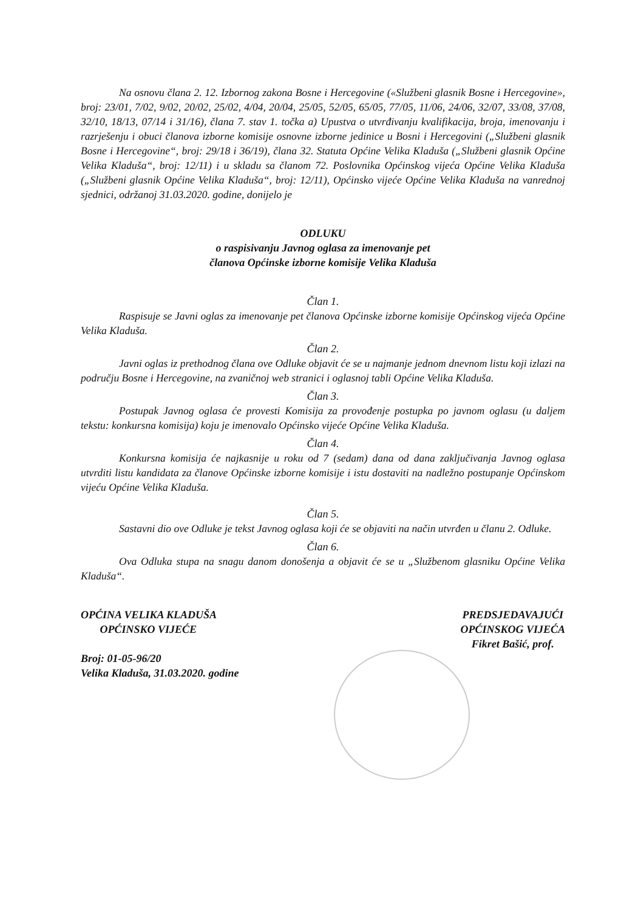Na osnovu člana 2. 12. Izbornog zakona Bosne i Hercegovine («Službeni glasnik Bosne i Hercegovine», broj: 23/01, 7/02, 9/02, 20/02, 25/02, 4/04, 20/04, 25/05, 52/05, 65/05, 77/05, 11/06, 24/06, 32/07, 33/08, 37/08, 32/10, 18/13, 07/14 i 31/16), člana 7. stav 1. točka a) Upustva o utvrđivanju kvalifikacija, broja, imenovanju i razrješenju i obuci članova izborne komisije osnovne izborne jedinice u Bosni i Hercegovini („Službeni glasnik Bosne i Hercegovine“, broj: 29/18 i 36/19), člana 32. Statuta Općine Velika Kladuša („Službeni glasnik Općine Velika Kladuša“, broj: 12/11) i u skladu sa članom 72. Poslovnika Općinskog vijeća Općine Velika Kladuša („Službeni glasnik Općine Velika Kladuša“, broj: 12/11), Općinsko vijeće Općine Velika Kladuša na vanrednoj sjednici, održanoj 31.03.2020. godine, donijelo je
ODLUKU
o raspisivanju Javnog oglasa za imenovanje pet
članova Općinske izborne komisije Velika Kladuša
Član 1.
Raspisuje se Javni oglas za imenovanje pet članova Općinske izborne komisije Općinskog vijeća Općine Velika Kladuša.
Član 2.
Javni oglas iz prethodnog člana ove Odluke objavit će se u najmanje jednom dnevnom listu koji izlazi na području Bosne i Hercegovine, na zvaničnoj web stranici i oglasnoj tabli Općine Velika Kladuša.
Član 3.
Postupak Javnog oglasa će provesti Komisija za provođenje postupka po javnom oglasu (u daljem tekstu: konkursna komisija) koju je imenovalo Općinsko vijeće Općine Velika Kladuša.
Član 4.
Konkursna komisija će najkasnije u roku od 7 (sedam) dana od dana zaključivanja Javnog oglasa utvrditi listu kandidata za članove Općinske izborne komisije i istu dostaviti na nadležno postupanje Općinskom vijeću Općine Velika Kladuša.
Član 5.
Sastavni dio ove Odluke je tekst Javnog oglasa koji će se objaviti na način utvrđen u članu 2. Odluke.
Član 6.
Ova Odluka stupa na snagu danom donošenja a objavit će se u „Službenom glasniku Općine Velika Kladuša“.
OPĆINA VELIKA KLADUŠA
OPĆINSKO VIJEĆE
Broj: 01-05-96/20
Velika Kladuša, 31.03.2020. godine
PREDSJEDAVAJUĆI
OPĆINSKOG VIJEĆA
Fikret Bašić, prof.